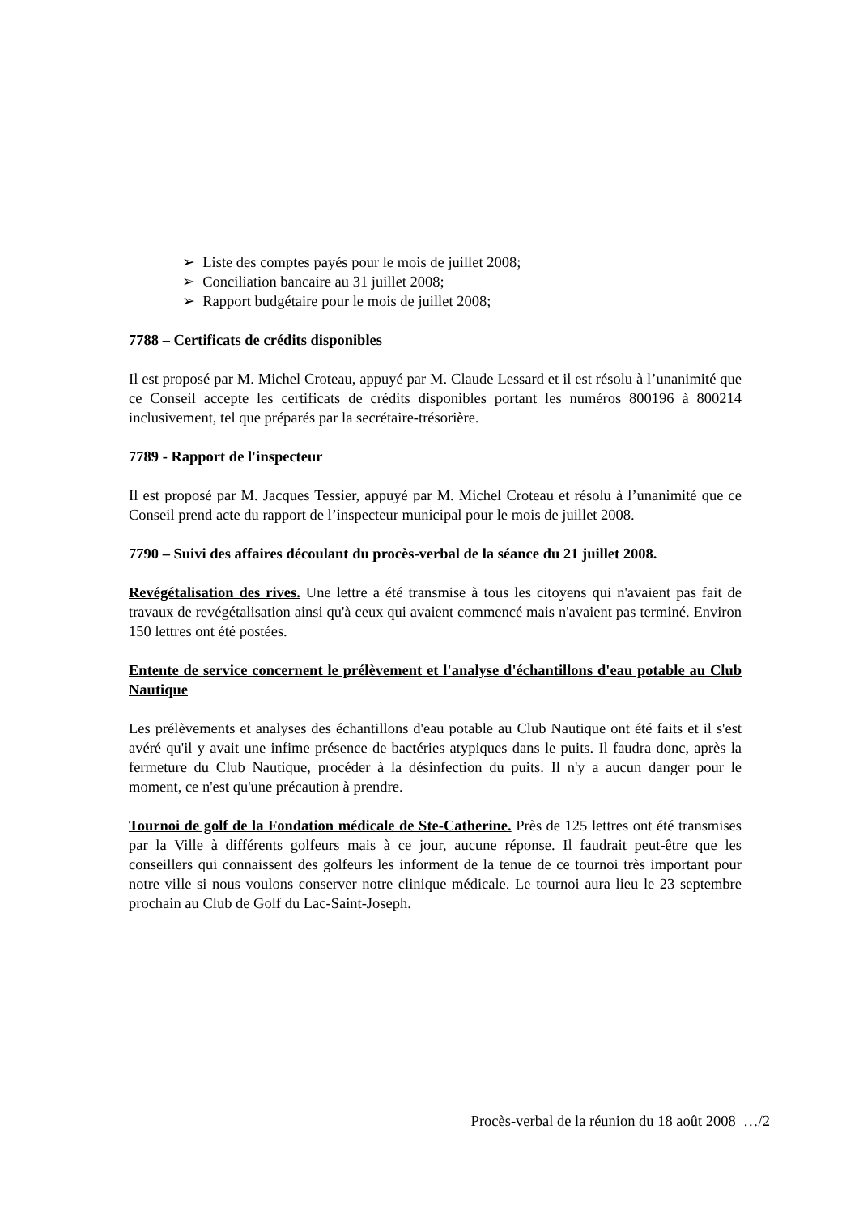➢ Liste des comptes payés pour le mois de juillet 2008;
➢ Conciliation bancaire au 31 juillet 2008;
➢ Rapport budgétaire pour le mois de juillet 2008;
7788 – Certificats de crédits disponibles
Il est proposé par M. Michel Croteau, appuyé par M. Claude Lessard et il est résolu à l’unanimité que ce Conseil accepte les certificats de crédits disponibles portant les numéros 800196 à 800214 inclusivement, tel que préparés par la secrétaire-trésorière.
7789 - Rapport de l'inspecteur
Il est proposé par M. Jacques Tessier, appuyé par M. Michel Croteau et résolu à l’unanimité que ce Conseil prend acte du rapport de l’inspecteur municipal pour le mois de juillet 2008.
7790 – Suivi des affaires découlant du procès-verbal de la séance du 21 juillet 2008.
Revégétalisation des rives. Une lettre a été transmise à tous les citoyens qui n'avaient pas fait de travaux de revégétalisation ainsi qu'à ceux qui avaient commencé mais n'avaient pas terminé. Environ 150 lettres ont été postées.
Entente de service concernent le prélèvement et l'analyse d'échantillons d'eau potable au Club Nautique
Les prélèvements et analyses des échantillons d'eau potable au Club Nautique ont été faits et il s'est avéré qu'il y avait une infime présence de bactéries atypiques dans le puits. Il faudra donc, après la fermeture du Club Nautique, procéder à la désinfection du puits. Il n'y a aucun danger pour le moment, ce n'est qu'une précaution à prendre.
Tournoi de golf de la Fondation médicale de Ste-Catherine. Près de 125 lettres ont été transmises par la Ville à différents golfeurs mais à ce jour, aucune réponse. Il faudrait peut-être que les conseillers qui connaissent des golfeurs les informent de la tenue de ce tournoi très important pour notre ville si nous voulons conserver notre clinique médicale. Le tournoi aura lieu le 23 septembre prochain au Club de Golf du Lac-Saint-Joseph.
Procès-verbal de la réunion du 18 août 2008 …/2